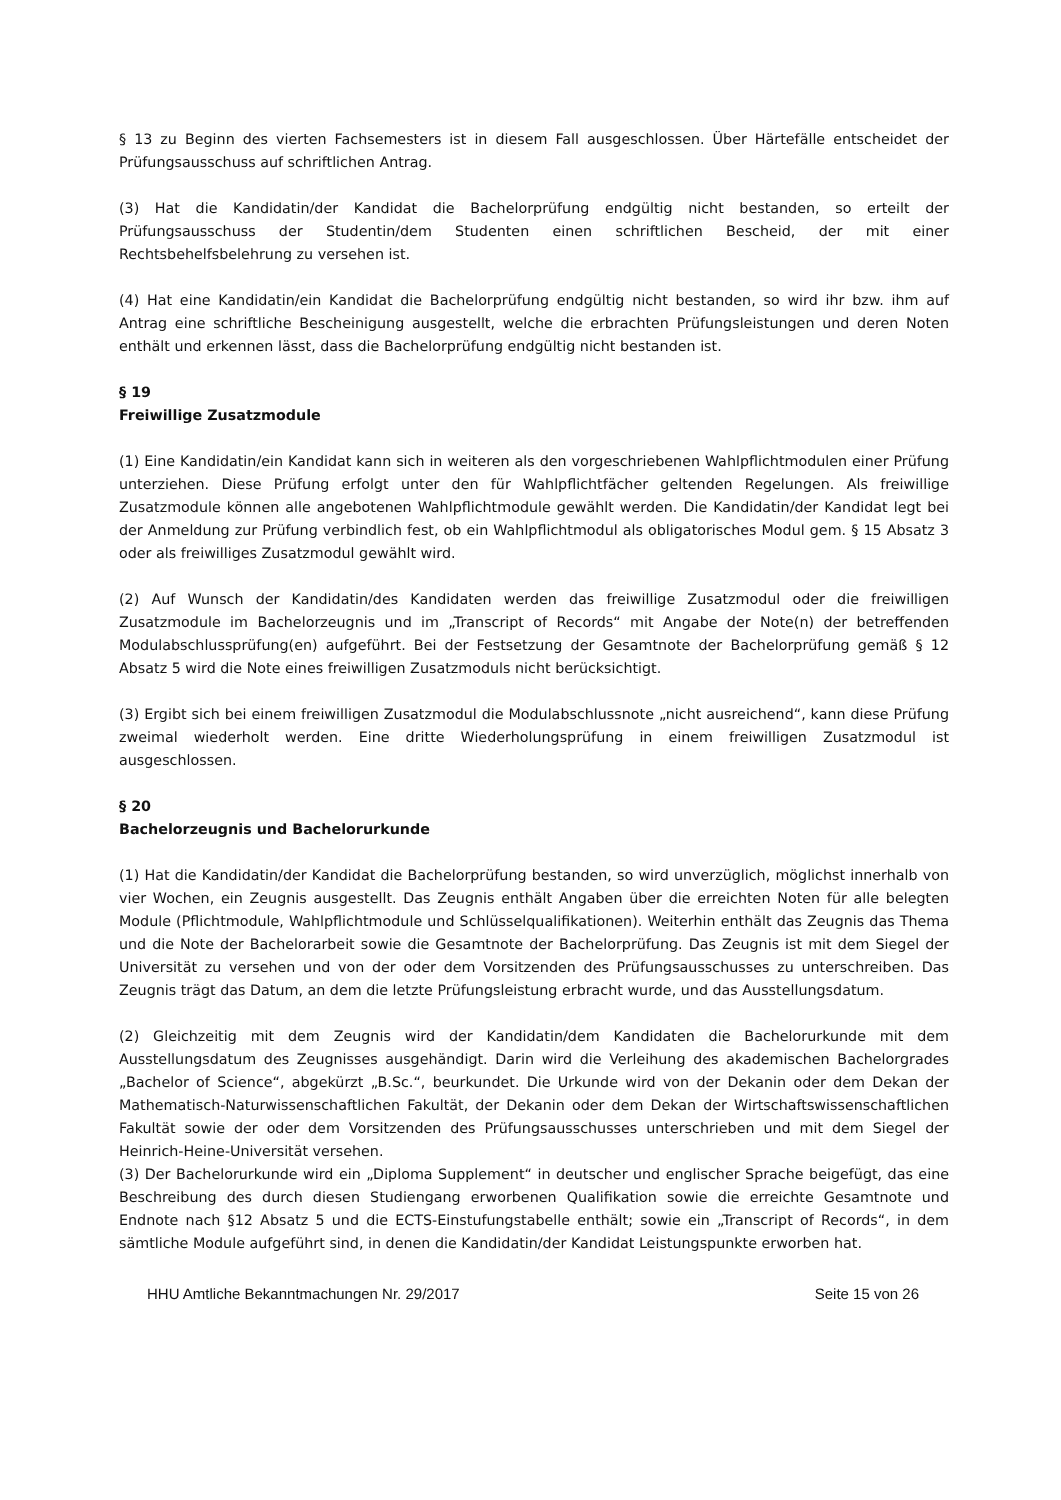§ 13 zu Beginn des vierten Fachsemesters ist in diesem Fall ausgeschlossen. Über Härtefälle entscheidet der Prüfungsausschuss auf schriftlichen Antrag.
(3) Hat die Kandidatin/der Kandidat die Bachelorprüfung endgültig nicht bestanden, so erteilt der Prüfungsausschuss der Studentin/dem Studenten einen schriftlichen Bescheid, der mit einer Rechtsbehelfsbelehrung zu versehen ist.
(4) Hat eine Kandidatin/ein Kandidat die Bachelorprüfung endgültig nicht bestanden, so wird ihr bzw. ihm auf Antrag eine schriftliche Bescheinigung ausgestellt, welche die erbrachten Prüfungsleistungen und deren Noten enthält und erkennen lässt, dass die Bachelorprüfung endgültig nicht bestanden ist.
§ 19
Freiwillige Zusatzmodule
(1) Eine Kandidatin/ein Kandidat kann sich in weiteren als den vorgeschriebenen Wahlpflichtmodulen einer Prüfung unterziehen. Diese Prüfung erfolgt unter den für Wahlpflichtfächer geltenden Regelungen. Als freiwillige Zusatzmodule können alle angebotenen Wahlpflichtmodule gewählt werden. Die Kandidatin/der Kandidat legt bei der Anmeldung zur Prüfung verbindlich fest, ob ein Wahlpflichtmodul als obligatorisches Modul gem. § 15 Absatz 3 oder als freiwilliges Zusatzmodul gewählt wird.
(2) Auf Wunsch der Kandidatin/des Kandidaten werden das freiwillige Zusatzmodul oder die freiwilligen Zusatzmodule im Bachelorzeugnis und im „Transcript of Records“ mit Angabe der Note(n) der betreffenden Modulabschlussprüfung(en) aufgeführt. Bei der Festsetzung der Gesamtnote der Bachelorprüfung gemäß § 12 Absatz 5 wird die Note eines freiwilligen Zusatzmoduls nicht berücksichtigt.
(3) Ergibt sich bei einem freiwilligen Zusatzmodul die Modulabschlussnote „nicht ausreichend“, kann diese Prüfung zweimal wiederholt werden. Eine dritte Wiederholungsprüfung in einem freiwilligen Zusatzmodul ist ausgeschlossen.
§ 20
Bachelorzeugnis und Bachelorurkunde
(1) Hat die Kandidatin/der Kandidat die Bachelorprüfung bestanden, so wird unverzüglich, möglichst innerhalb von vier Wochen, ein Zeugnis ausgestellt. Das Zeugnis enthält Angaben über die erreichten Noten für alle belegten Module (Pflichtmodule, Wahlpflichtmodule und Schlüsselqualifikationen). Weiterhin enthält das Zeugnis das Thema und die Note der Bachelorarbeit sowie die Gesamtnote der Bachelorprüfung. Das Zeugnis ist mit dem Siegel der Universität zu versehen und von der oder dem Vorsitzenden des Prüfungsausschusses zu unterschreiben. Das Zeugnis trägt das Datum, an dem die letzte Prüfungsleistung erbracht wurde, und das Ausstellungsdatum.
(2) Gleichzeitig mit dem Zeugnis wird der Kandidatin/dem Kandidaten die Bachelorurkunde mit dem Ausstellungsdatum des Zeugnisses ausgehändigt. Darin wird die Verleihung des akademischen Bachelorgrades „Bachelor of Science“, abgekürzt „B.Sc.“, beurkundet. Die Urkunde wird von der Dekanin oder dem Dekan der Mathematisch-Naturwissenschaftlichen Fakultät, der Dekanin oder dem Dekan der Wirtschaftswissenschaftlichen Fakultät sowie der oder dem Vorsitzenden des Prüfungsausschusses unterschrieben und mit dem Siegel der Heinrich-Heine-Universität versehen.
(3) Der Bachelorurkunde wird ein „Diploma Supplement“ in deutscher und englischer Sprache beigefügt, das eine Beschreibung des durch diesen Studiengang erworbenen Qualifikation sowie die erreichte Gesamtnote und Endnote nach §12 Absatz 5 und die ECTS-Einstufungstabelle enthält; sowie ein „Transcript of Records“, in dem sämtliche Module aufgeführt sind, in denen die Kandidatin/der Kandidat Leistungspunkte erworben hat.
HHU Amtliche Bekanntmachungen Nr. 29/2017 Seite 15 von 26